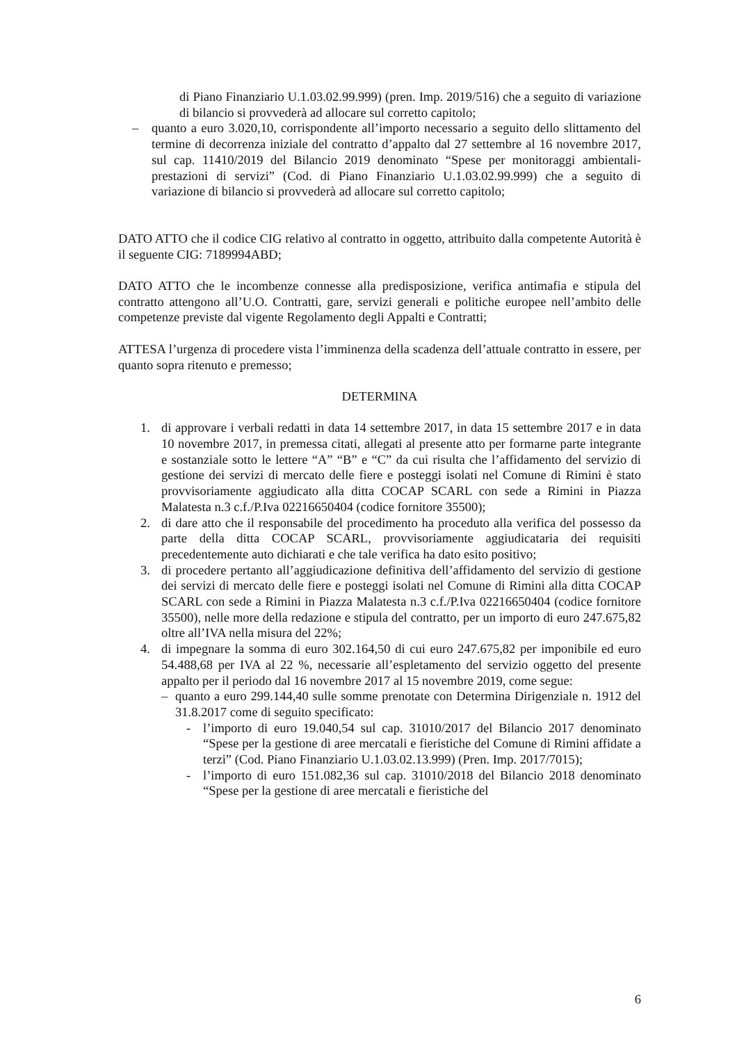di Piano Finanziario U.1.03.02.99.999) (pren. Imp. 2019/516) che a seguito di variazione di bilancio si provvederà ad allocare sul corretto capitolo;
– quanto a euro 3.020,10, corrispondente all’importo necessario a seguito dello slittamento del termine di decorrenza iniziale del contratto d’appalto dal 27 settembre al 16 novembre 2017, sul cap. 11410/2019 del Bilancio 2019 denominato “Spese per monitoraggi ambientali-prestazioni di servizi” (Cod. di Piano Finanziario U.1.03.02.99.999) che a seguito di variazione di bilancio si provvederà ad allocare sul corretto capitolo;
DATO ATTO che il codice CIG relativo al contratto in oggetto, attribuito dalla competente Autorità è il seguente CIG: 7189994ABD;
DATO ATTO che le incombenze connesse alla predisposizione, verifica antimafia e stipula del contratto attengono all’U.O. Contratti, gare, servizi generali e politiche europee nell’ambito delle competenze previste dal vigente Regolamento degli Appalti e Contratti;
ATTESA l’urgenza di procedere vista l’imminenza della scadenza dell’attuale contratto in essere, per quanto sopra ritenuto e premesso;
DETERMINA
1. di approvare i verbali redatti in data 14 settembre 2017, in data 15 settembre 2017 e in data 10 novembre 2017, in premessa citati, allegati al presente atto per formarne parte integrante e sostanziale sotto le lettere “A” “B” e “C” da cui risulta che l’affidamento del servizio di gestione dei servizi di mercato delle fiere e posteggi isolati nel Comune di Rimini è stato provvisoriamente aggiudicato alla ditta COCAP SCARL con sede a Rimini in Piazza Malatesta n.3 c.f./P.Iva 02216650404 (codice fornitore 35500);
2. di dare atto che il responsabile del procedimento ha proceduto alla verifica del possesso da parte della ditta COCAP SCARL, provvisoriamente aggiudicataria dei requisiti precedentemente auto dichiarati e che tale verifica ha dato esito positivo;
3. di procedere pertanto all’aggiudicazione definitiva dell’affidamento del servizio di gestione dei servizi di mercato delle fiere e posteggi isolati nel Comune di Rimini alla ditta COCAP SCARL con sede a Rimini in Piazza Malatesta n.3 c.f./P.Iva 02216650404 (codice fornitore 35500), nelle more della redazione e stipula del contratto, per un importo di euro 247.675,82 oltre all’IVA nella misura del 22%;
4. di impegnare la somma di euro 302.164,50 di cui euro 247.675,82 per imponibile ed euro 54.488,68 per IVA al 22 %, necessarie all’espletamento del servizio oggetto del presente appalto per il periodo dal 16 novembre 2017 al 15 novembre 2019, come segue:
– quanto a euro 299.144,40 sulle somme prenotate con Determina Dirigenziale n. 1912 del 31.8.2017 come di seguito specificato:
- l’importo di euro 19.040,54 sul cap. 31010/2017 del Bilancio 2017 denominato “Spese per la gestione di aree mercatali e fieristiche del Comune di Rimini affidate a terzi” (Cod. Piano Finanziario U.1.03.02.13.999) (Pren. Imp. 2017/7015);
- l’importo di euro 151.082,36 sul cap. 31010/2018 del Bilancio 2018 denominato “Spese per la gestione di aree mercatali e fieristiche del
6